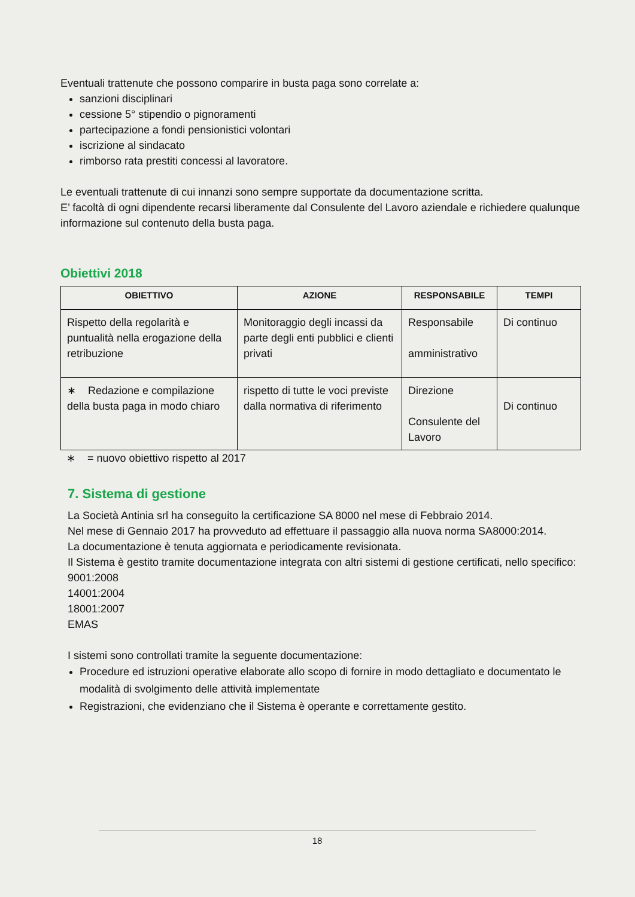Eventuali trattenute che possono comparire in busta paga sono correlate a:
sanzioni disciplinari
cessione 5° stipendio o pignoramenti
partecipazione a fondi pensionistici volontari
iscrizione al sindacato
rimborso rata prestiti concessi al lavoratore.
Le eventuali trattenute di cui innanzi sono sempre supportate da documentazione scritta.
E’ facoltà di ogni dipendente recarsi liberamente dal Consulente del Lavoro aziendale e richiedere qualunque informazione sul contenuto della busta paga.
Obiettivi 2018
| OBIETTIVO | AZIONE | RESPONSABILE | TEMPI |
| --- | --- | --- | --- |
| Rispetto della regolarità e puntualità nella erogazione della retribuzione | Monitoraggio degli incassi da parte degli enti pubblici e clienti privati | Responsabile amministrativo | Di continuo |
| ∗ Redazione e compilazione della busta paga in modo chiaro | rispetto di tutte le voci previste dalla normativa di riferimento | Direzione Consulente del Lavoro | Di continuo |
∗ = nuovo obiettivo rispetto al 2017
7. Sistema di gestione
La Società Antinia srl ha conseguito la certificazione SA 8000 nel mese di Febbraio 2014.
Nel mese di Gennaio 2017 ha provveduto ad effettuare il passaggio alla nuova norma SA8000:2014.
La documentazione è tenuta aggiornata e periodicamente revisionata.
Il Sistema è gestito tramite documentazione integrata con altri sistemi di gestione certificati, nello specifico:
9001:2008
14001:2004
18001:2007
EMAS
I sistemi sono controllati tramite la seguente documentazione:
Procedure ed istruzioni operative elaborate allo scopo di fornire in modo dettagliato e documentato le modalità di svolgimento delle attività implementate
Registrazioni, che evidenziano che il Sistema è operante e correttamente gestito.
18